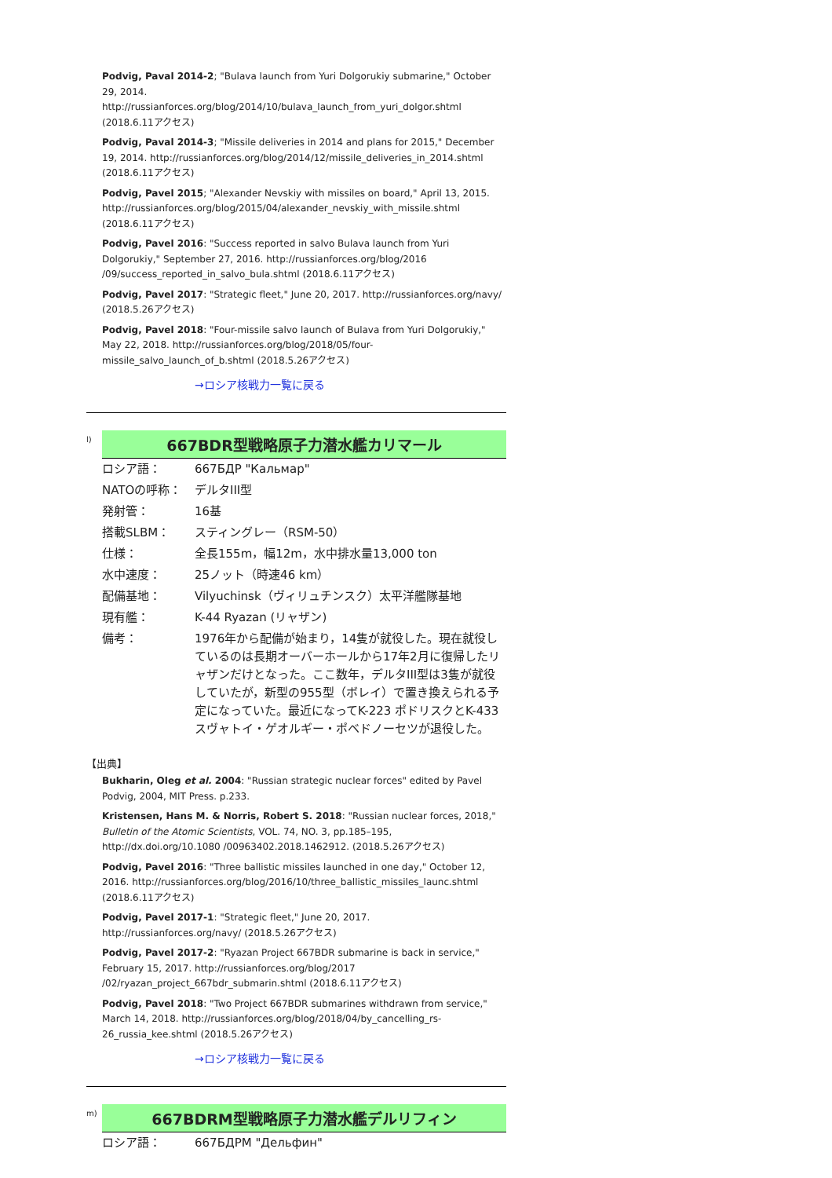Podvig, Paval 2014-2; "Bulava launch from Yuri Dolgorukiy submarine," October 29, 2014. http://russianforces.org/blog/2014/10/bulava_launch_from_yuri_dolgor.shtml (2018.6.11アクセス)
Podvig, Paval 2014-3; "Missile deliveries in 2014 and plans for 2015," December 19, 2014. http://russianforces.org/blog/2014/12/missile_deliveries_in_2014.shtml (2018.6.11アクセス)
Podvig, Pavel 2015; "Alexander Nevskiy with missiles on board," April 13, 2015. http://russianforces.org/blog/2015/04/alexander_nevskiy_with_missile.shtml (2018.6.11アクセス)
Podvig, Pavel 2016: "Success reported in salvo Bulava launch from Yuri Dolgorukiy," September 27, 2016. http://russianforces.org/blog/2016 /09/success_reported_in_salvo_bula.shtml (2018.6.11アクセス)
Podvig, Pavel 2017: "Strategic fleet," June 20, 2017. http://russianforces.org/navy/ (2018.5.26アクセス)
Podvig, Pavel 2018: "Four-missile salvo launch of Bulava from Yuri Dolgorukiy," May 22, 2018. http://russianforces.org/blog/2018/05/four-missile_salvo_launch_of_b.shtml (2018.5.26アクセス)
→ロシア核戦力一覧に戻る
l)
667BDR型戦略原子力潜水艦カリマール
| ロシア語： | 667БДР "Кальмар" |
| NATOの呼称： | デルタIII型 |
| 発射管： | 16基 |
| 搭載SLBM： | スティングレー（RSM-50） |
| 仕様： | 全長155m，幅12m，水中排水量13,000 ton |
| 水中速度： | 25ノット（時速46 km） |
| 配備基地： | Vilyuchinsk（ヴィリュチンスク）太平洋艦隊基地 |
| 現有艦： | K-44 Ryazan (リャザン) |
| 備考： | 1976年から配備が始まり，14隻が就役した。現在就役しているのは長期オーバーホールから17年2月に復帰したリャザンだけとなった。ここ数年，デルタIII型は3隻が就役していたが，新型の955型（ボレイ）で置き換えられる予定になっていた。最近になってK-223 ポドリスクとK-433 スヴャトイ・ゲオルギー・ポベドノーセツが退役した。 |
【出典】
Bukharin, Oleg et al. 2004: "Russian strategic nuclear forces" edited by Pavel Podvig, 2004, MIT Press. p.233.
Kristensen, Hans M. & Norris, Robert S. 2018: "Russian nuclear forces, 2018," Bulletin of the Atomic Scientists, VOL. 74, NO. 3, pp.185–195, http://dx.doi.org/10.1080 /00963402.2018.1462912. (2018.5.26アクセス)
Podvig, Pavel 2016: "Three ballistic missiles launched in one day," October 12, 2016. http://russianforces.org/blog/2016/10/three_ballistic_missiles_launc.shtml (2018.6.11アクセス)
Podvig, Pavel 2017-1: "Strategic fleet," June 20, 2017. http://russianforces.org/navy/ (2018.5.26アクセス)
Podvig, Pavel 2017-2: "Ryazan Project 667BDR submarine is back in service," February 15, 2017. http://russianforces.org/blog/2017 /02/ryazan_project_667bdr_submarin.shtml (2018.6.11アクセス)
Podvig, Pavel 2018: "Two Project 667BDR submarines withdrawn from service," March 14, 2018. http://russianforces.org/blog/2018/04/by_cancelling_rs-26_russia_kee.shtml (2018.5.26アクセス)
→ロシア核戦力一覧に戻る
m)
667BDRM型戦略原子力潜水艦デルリフィン
| ロシア語： | 667БДРМ "Дельфин" |